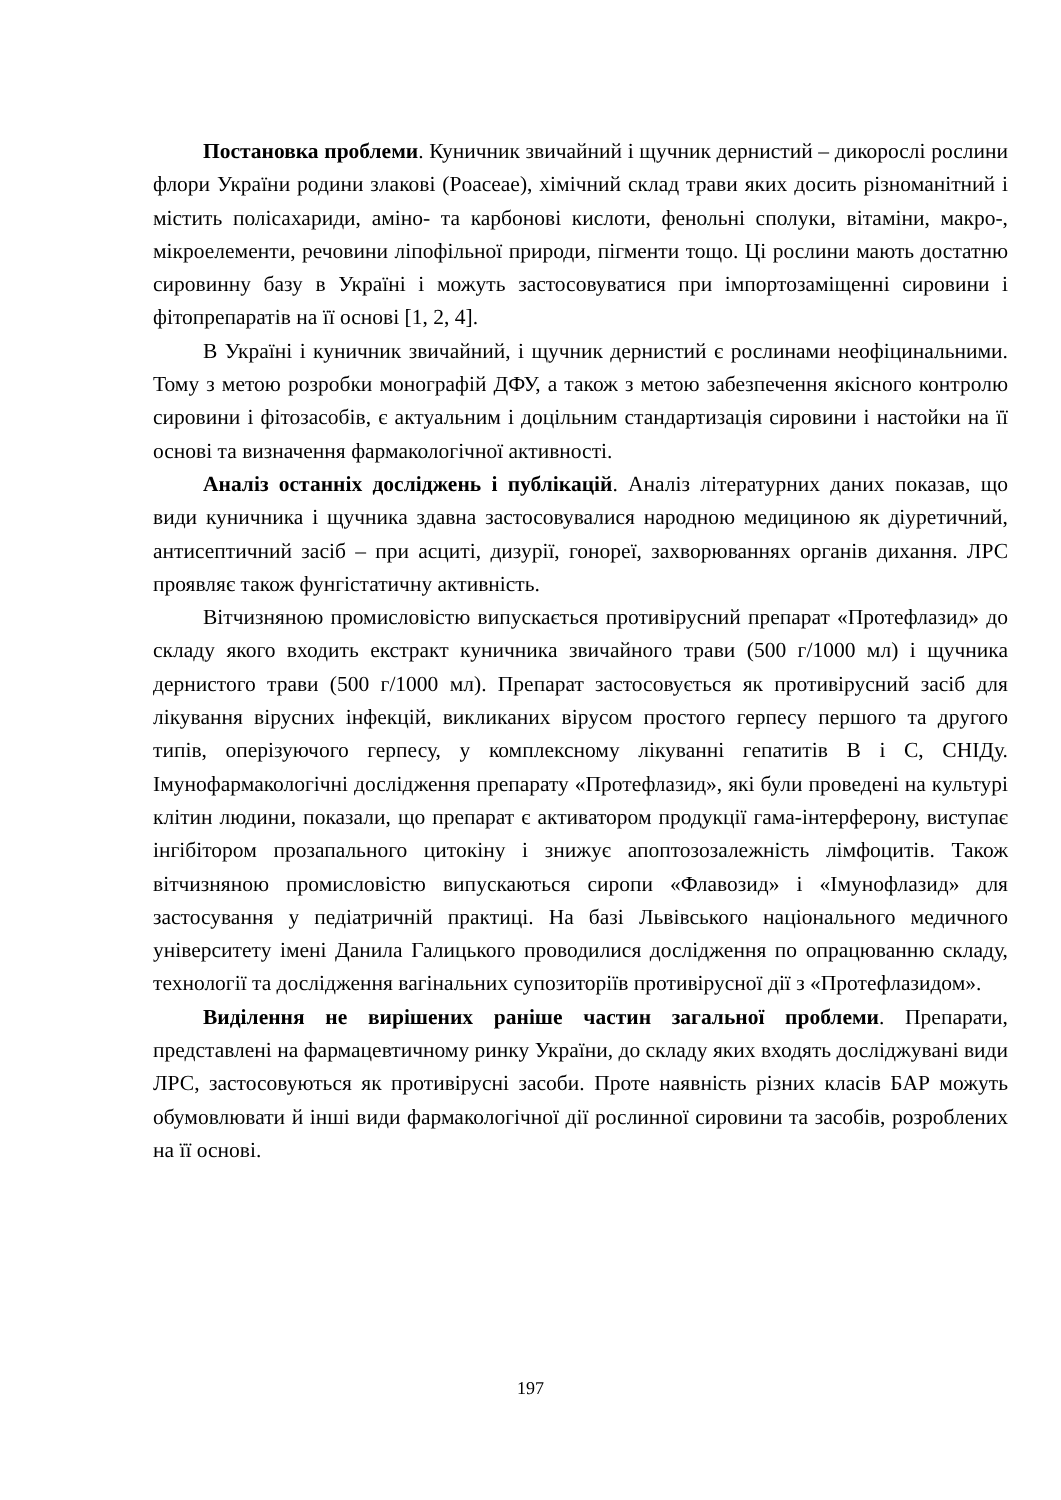Постановка проблеми. Куничник звичайний і щучник дернистий – дикорослі рослини флори України родини злакові (Poaceae), хімічний склад трави яких досить різноманітний і містить полісахариди, аміно- та карбонові кислоти, фенольні сполуки, вітаміни, макро-, мікроелементи, речовини ліпофільної природи, пігменти тощо. Ці рослини мають достатню сировинну базу в Україні і можуть застосовуватися при імпортозаміщенні сировини і фітопрепаратів на її основі [1, 2, 4].
В Україні і куничник звичайний, і щучник дернистий є рослинами неофіцинальними. Тому з метою розробки монографій ДФУ, а також з метою забезпечення якісного контролю сировини і фітозасобів, є актуальним і доцільним стандартизація сировини і настойки на її основі та визначення фармакологічної активності.
Аналіз останніх досліджень і публікацій. Аналіз літературних даних показав, що види куничника і щучника здавна застосовувалися народною медициною як діуретичний, антисептичний засіб – при асциті, дизурії, гонореї, захворюваннях органів дихання. ЛРС проявляє також фунгістатичну активність.
Вітчизняною промисловістю випускається противірусний препарат «Протефлазид» до складу якого входить екстракт куничника звичайного трави (500 г/1000 мл) і щучника дернистого трави (500 г/1000 мл). Препарат застосовується як противірусний засіб для лікування вірусних інфекцій, викликаних вірусом простого герпесу першого та другого типів, оперізуючого герпесу, у комплексному лікуванні гепатитів В і С, СНІДу. Імунофармакологічні дослідження препарату «Протефлазид», які були проведені на культурі клітин людини, показали, що препарат є активатором продукції гама-інтерферону, виступає інгібітором прозапального цитокіну і знижує апоптозозалежність лімфоцитів. Також вітчизняною промисловістю випускаються сиропи «Флавозид» і «Імунофлазид» для застосування у педіатричній практиці. На базі Львівського національного медичного університету імені Данила Галицького проводилися дослідження по опрацюванню складу, технології та дослідження вагінальних супозиторіїв противірусної дії з «Протефлазидом».
Виділення не вирішених раніше частин загальної проблеми. Препарати, представлені на фармацевтичному ринку України, до складу яких входять досліджувані види ЛРС, застосовуються як противірусні засоби. Проте наявність різних класів БАР можуть обумовлювати й інші види фармакологічної дії рослинної сировини та засобів, розроблених на її основі.
197